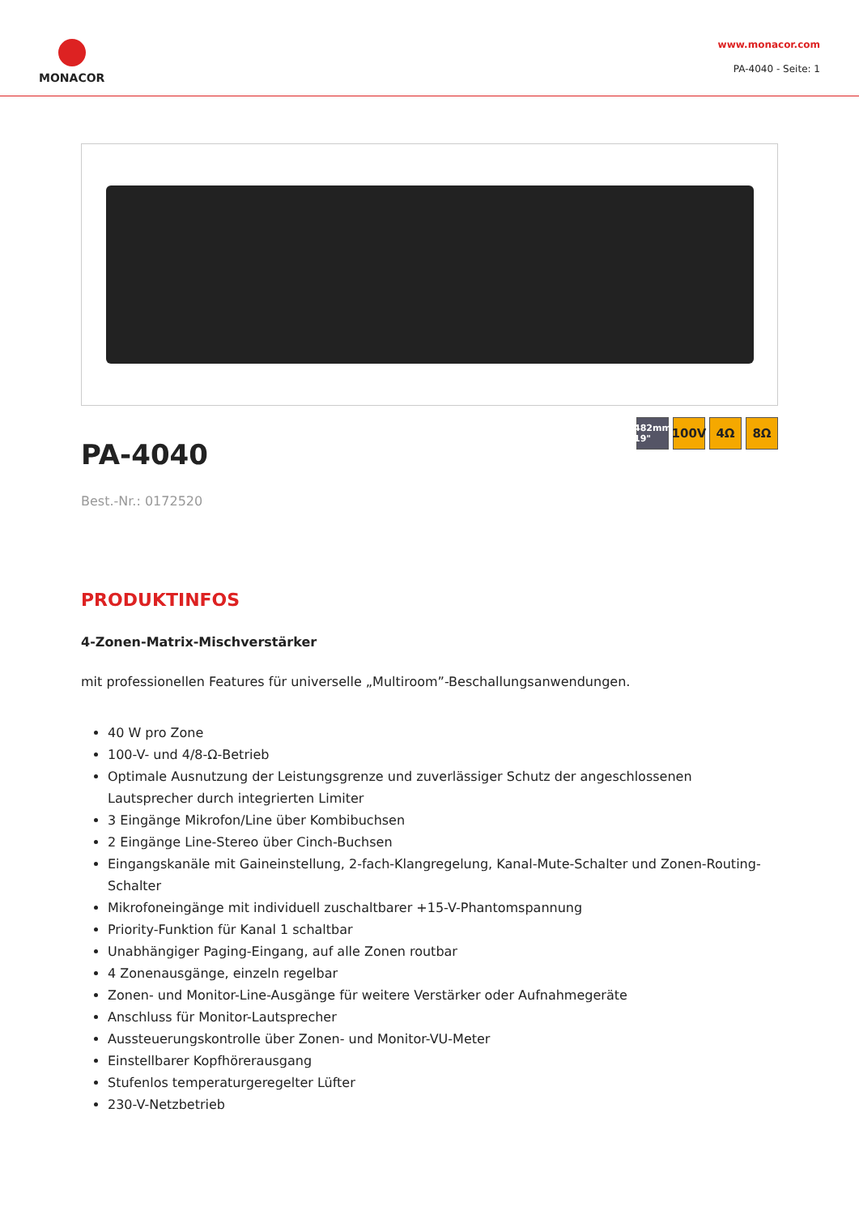MONACOR
www.monacor.com
PA-4040 - Seite: 1
PA-4040
482mm 19"
100V 4Ω 8Ω
Best.-Nr.: 0172520
PRODUKTINFOS
4-Zonen-Matrix-Mischverstärker
mit professionellen Features für universelle „Multiroom”-Beschallungsanwendungen.
40 W pro Zone
100-V- und 4/8-Ω-Betrieb
Optimale Ausnutzung der Leistungsgrenze und zuverlässiger Schutz der angeschlossenen Lautsprecher durch integrierten Limiter
3 Eingänge Mikrofon/Line über Kombibuchsen
2 Eingänge Line-Stereo über Cinch-Buchsen
Eingangskanäle mit Gaineinstellung, 2-fach-Klangregelung, Kanal-Mute-Schalter und Zonen-Routing-Schalter
Mikrofoneingänge mit individuell zuschaltbarer +15-V-Phantomspannung
Priority-Funktion für Kanal 1 schaltbar
Unabhängiger Paging-Eingang, auf alle Zonen routbar
4 Zonenausgänge, einzeln regelbar
Zonen- und Monitor-Line-Ausgänge für weitere Verstärker oder Aufnahmegeräte
Anschluss für Monitor-Lautsprecher
Aussteuerungskontrolle über Zonen- und Monitor-VU-Meter
Einstellbarer Kopfhörerausgang
Stufenlos temperaturgeregelter Lüfter
230-V-Netzbetrieb